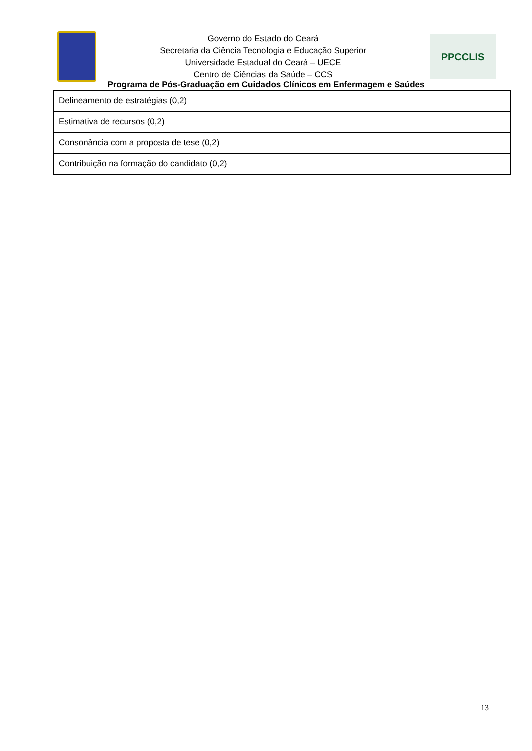Governo do Estado do Ceará
Secretaria da Ciência Tecnologia e Educação Superior
Universidade Estadual do Ceará – UECE
Centro de Ciências da Saúde – CCS
PPCCLIS
Programa de Pós-Graduação em Cuidados Clínicos em Enfermagem e Saúdes
| Delineamento de estratégias (0,2) |
| Estimativa de recursos (0,2) |
| Consonância com a proposta de tese (0,2) |
| Contribuição na formação do candidato (0,2) |
13